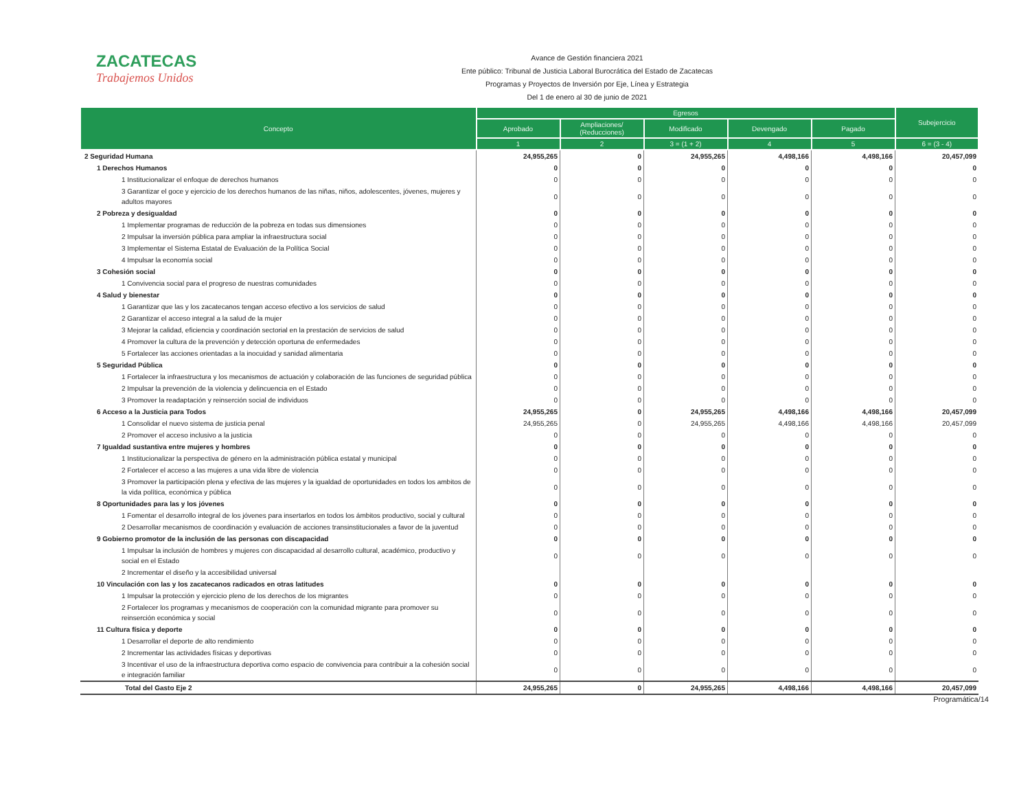ZACATECAS
Trabajemos Unidos
Avance de Gestión financiera 2021
Ente público: Tribunal de Justicia Laboral Burocrática del Estado de Zacatecas
Programas y Proyectos de Inversión por Eje, Línea y Estrategia
Del 1 de enero al 30 de junio de 2021
| Concepto | Egresos | | | | | Subejercicio |
| --- | --- | --- | --- | --- | --- | --- |
| | Aprobado | Ampliaciones/ (Reducciones) | Modificado | Devengado | Pagado | |
| | 1 | 2 | 3 = (1 + 2) | 4 | 5 | 6 = (3 - 4) |
| 2 Seguridad Humana | 24,955,265 | 0 | 24,955,265 | 4,498,166 | 4,498,166 | 20,457,099 |
| 1 Derechos Humanos | 0 | 0 | 0 | 0 | 0 | 0 |
| 1 Institucionalizar el enfoque de derechos humanos | 0 | 0 | 0 | 0 | 0 | 0 |
| 3 Garantizar el goce y ejercicio de los derechos humanos de las niñas, niños, adolescentes, jóvenes, mujeres y adultos mayores | 0 | 0 | 0 | 0 | 0 | 0 |
| 2 Pobreza y desigualdad | 0 | 0 | 0 | 0 | 0 | 0 |
| 1 Implementar programas de reducción de la pobreza en todas sus dimensiones | 0 | 0 | 0 | 0 | 0 | 0 |
| 2 Impulsar la inversión pública para ampliar la infraestructura social | 0 | 0 | 0 | 0 | 0 | 0 |
| 3 Implementar el Sistema Estatal de Evaluación de la Política Social | 0 | 0 | 0 | 0 | 0 | 0 |
| 4 Impulsar la economía social | 0 | 0 | 0 | 0 | 0 | 0 |
| 3 Cohesión social | 0 | 0 | 0 | 0 | 0 | 0 |
| 1 Convivencia social para el progreso de nuestras comunidades | 0 | 0 | 0 | 0 | 0 | 0 |
| 4 Salud y bienestar | 0 | 0 | 0 | 0 | 0 | 0 |
| 1 Garantizar que las y los zacatecanos tengan acceso efectivo a los servicios de salud | 0 | 0 | 0 | 0 | 0 | 0 |
| 2 Garantizar el acceso integral a la salud de la mujer | 0 | 0 | 0 | 0 | 0 | 0 |
| 3 Mejorar la calidad, eficiencia y coordinación sectorial en la prestación de servicios de salud | 0 | 0 | 0 | 0 | 0 | 0 |
| 4 Promover la cultura de la prevención y detección oportuna de enfermedades | 0 | 0 | 0 | 0 | 0 | 0 |
| 5 Fortalecer las acciones orientadas a la inocuidad y sanidad alimentaria | 0 | 0 | 0 | 0 | 0 | 0 |
| 5 Seguridad Pública | 0 | 0 | 0 | 0 | 0 | 0 |
| 1 Fortalecer la infraestructura y los mecanismos de actuación y colaboración de las funciones de seguridad pública | 0 | 0 | 0 | 0 | 0 | 0 |
| 2 Impulsar la prevención de la violencia y delincuencia en el Estado | 0 | 0 | 0 | 0 | 0 | 0 |
| 3 Promover la readaptación y reinserción social de individuos | 0 | 0 | 0 | 0 | 0 | 0 |
| 6 Acceso a la Justicia para Todos | 24,955,265 | 0 | 24,955,265 | 4,498,166 | 4,498,166 | 20,457,099 |
| 1 Consolidar el nuevo sistema de justicia penal | 24,955,265 | 0 | 24,955,265 | 4,498,166 | 4,498,166 | 20,457,099 |
| 2 Promover el acceso inclusivo a la justicia | 0 | 0 | 0 | 0 | 0 | 0 |
| 7 Igualdad sustantiva entre mujeres y hombres | 0 | 0 | 0 | 0 | 0 | 0 |
| 1 Institucionalizar la perspectiva de género en la administración pública estatal y municipal | 0 | 0 | 0 | 0 | 0 | 0 |
| 2 Fortalecer el acceso a las mujeres a una vida libre de violencia | 0 | 0 | 0 | 0 | 0 | 0 |
| 3 Promover la participación plena y efectiva de las mujeres y la igualdad de oportunidades en todos los ambitos de la vida política, económica y pública | 0 | 0 | 0 | 0 | 0 | 0 |
| 8 Oportunidades para las y los jóvenes | 0 | 0 | 0 | 0 | 0 | 0 |
| 1 Fomentar el desarrollo integral de los jóvenes para insertarlos en todos los ámbitos productivo, social y cultural | 0 | 0 | 0 | 0 | 0 | 0 |
| 2 Desarrollar mecanismos de coordinación y evaluación de acciones transinstitucionales a favor de la juventud | 0 | 0 | 0 | 0 | 0 | 0 |
| 9 Gobierno promotor de la inclusión de las personas con discapacidad | 0 | 0 | 0 | 0 | 0 | 0 |
| 1 Impulsar la inclusión de hombres y mujeres con discapacidad al desarrollo cultural, académico, productivo y social en el Estado | 0 | 0 | 0 | 0 | 0 | 0 |
| 2 Incrementar el diseño y la accesibilidad universal | | | | | | |
| 10 Vinculación con las y los zacatecanos radicados en otras latitudes | 0 | 0 | 0 | 0 | 0 | 0 |
| 1 Impulsar la protección y ejercicio pleno de los derechos de los migrantes | 0 | 0 | 0 | 0 | 0 | 0 |
| 2 Fortalecer los programas y mecanismos de cooperación con la comunidad migrante para promover su reinserción económica y social | 0 | 0 | 0 | 0 | 0 | 0 |
| 11 Cultura física y deporte | 0 | 0 | 0 | 0 | 0 | 0 |
| 1 Desarrollar el deporte de alto rendimiento | 0 | 0 | 0 | 0 | 0 | 0 |
| 2 Incrementar las actividades físicas y deportivas | 0 | 0 | 0 | 0 | 0 | 0 |
| 3 Incentivar el uso de la infraestructura deportiva como espacio de convivencia para contribuir a la cohesión social e integración familiar | 0 | 0 | 0 | 0 | 0 | 0 |
| Total del Gasto Eje 2 | 24,955,265 | 0 | 24,955,265 | 4,498,166 | 4,498,166 | 20,457,099 |
Programática/14